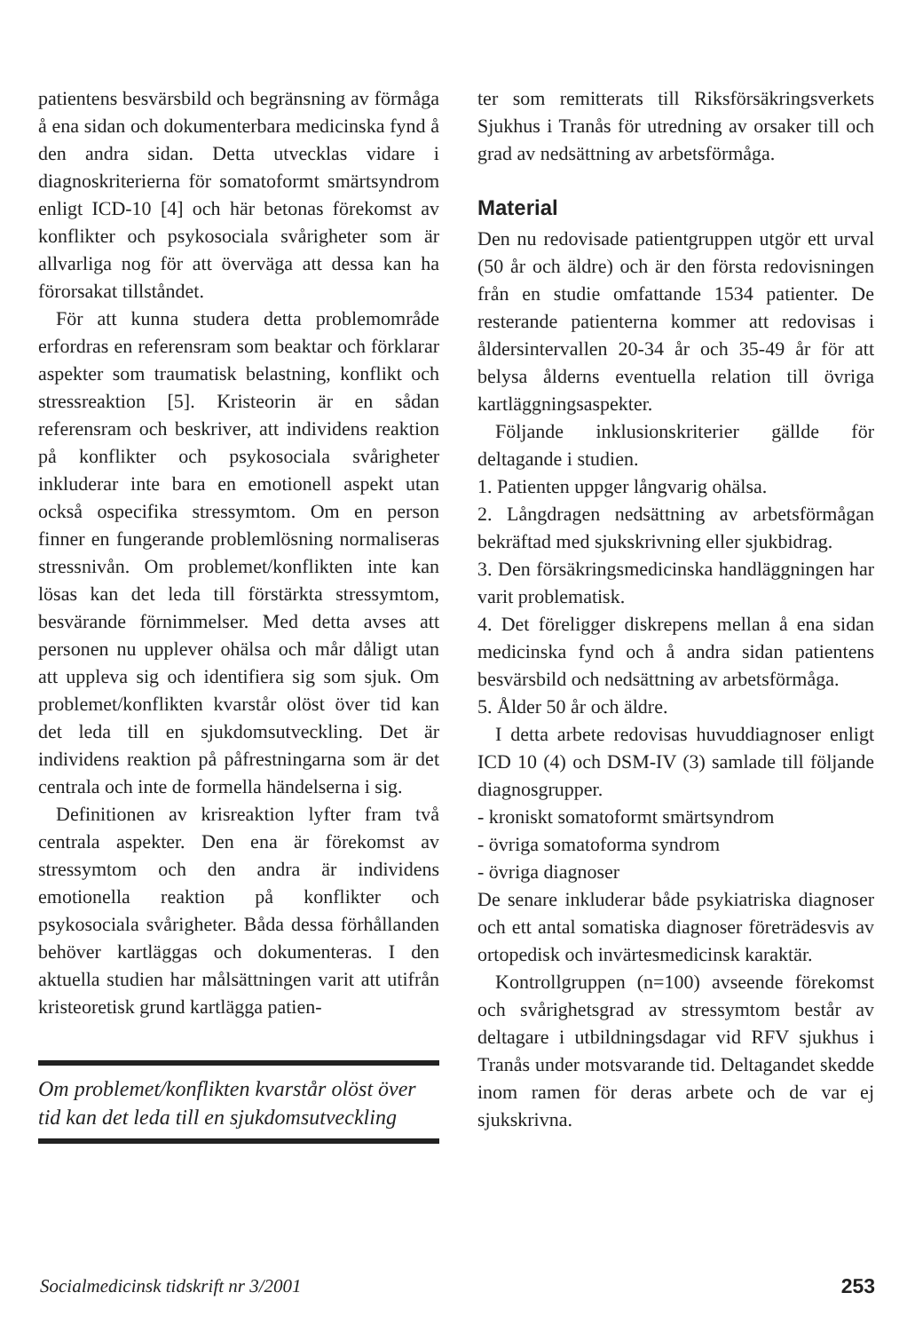patientens besvärsbild och begränsning av förmåga å ena sidan och dokumenterbara medicinska fynd å den andra sidan. Detta utvecklas vidare i diagnoskriterierna för somatoformt smärtsyndrom enligt ICD-10 [4] och här betonas förekomst av konflikter och psykosociala svårigheter som är allvarliga nog för att överväga att dessa kan ha förorsakat tillståndet.
För att kunna studera detta problemområde erfordras en referensram som beaktar och förklarar aspekter som traumatisk belastning, konflikt och stressreaktion [5]. Kristeorin är en sådan referensram och beskriver, att individens reaktion på konflikter och psykosociala svårigheter inkluderar inte bara en emotionell aspekt utan också ospecifika stressymtom. Om en person finner en fungerande problemlösning normaliseras stressnivån. Om problemet/konflikten inte kan lösas kan det leda till förstärkta stressymtom, besvärande förnimmelser. Med detta avses att personen nu upplever ohälsa och mår dåligt utan att uppleva sig och identifiera sig som sjuk. Om problemet/konflikten kvarstår olöst över tid kan det leda till en sjukdomsutveckling. Det är individens reaktion på påfrestningarna som är det centrala och inte de formella händelserna i sig.
Definitionen av krisreaktion lyfter fram två centrala aspekter. Den ena är förekomst av stressymtom och den andra är individens emotionella reaktion på konflikter och psykosociala svårigheter. Båda dessa förhållanden behöver kartläggas och dokumenteras. I den aktuella studien har målsättningen varit att utifrån kristeoretisk grund kartlägga patien-
Om problemet/konflikten kvarstår olöst över tid kan det leda till en sjukdomsutveckling
ter som remitterats till Riksförsäkringsverkets Sjukhus i Tranås för utredning av orsaker till och grad av nedsättning av arbetsförmåga.
Material
Den nu redovisade patientgruppen utgör ett urval (50 år och äldre) och är den första redovisningen från en studie omfattande 1534 patienter. De resterande patienterna kommer att redovisas i åldersintervallen 20-34 år och 35-49 år för att belysa ålderns eventuella relation till övriga kartläggningsaspekter.
Följande inklusionskriterier gällde för deltagande i studien.
1. Patienten uppger långvarig ohälsa.
2. Långdragen nedsättning av arbetsförmågan bekräftad med sjukskrivning eller sjukbidrag.
3. Den försäkringsmedicinska handläggningen har varit problematisk.
4. Det föreligger diskrepens mellan å ena sidan medicinska fynd och å andra sidan patientens besvärsbild och nedsättning av arbetsförmåga.
5. Ålder 50 år och äldre.
I detta arbete redovisas huvuddiagnoser enligt ICD 10 (4) och DSM-IV (3) samlade till följande diagnosgrupper.
- kroniskt somatoformt smärtsyndrom
- övriga somatoforma syndrom
- övriga diagnoser
De senare inkluderar både psykiatriska diagnoser och ett antal somatiska diagnoser företrädesvis av ortopedisk och invärtesmedicinsk karaktär.
Kontrollgruppen (n=100) avseende förekomst och svårighetsgrad av stressymtom består av deltagare i utbildningsdagar vid RFV sjukhus i Tranås under motsvarande tid. Deltagandet skedde inom ramen för deras arbete och de var ej sjukskrivna.
Socialmedicinsk tidskrift nr 3/2001 253